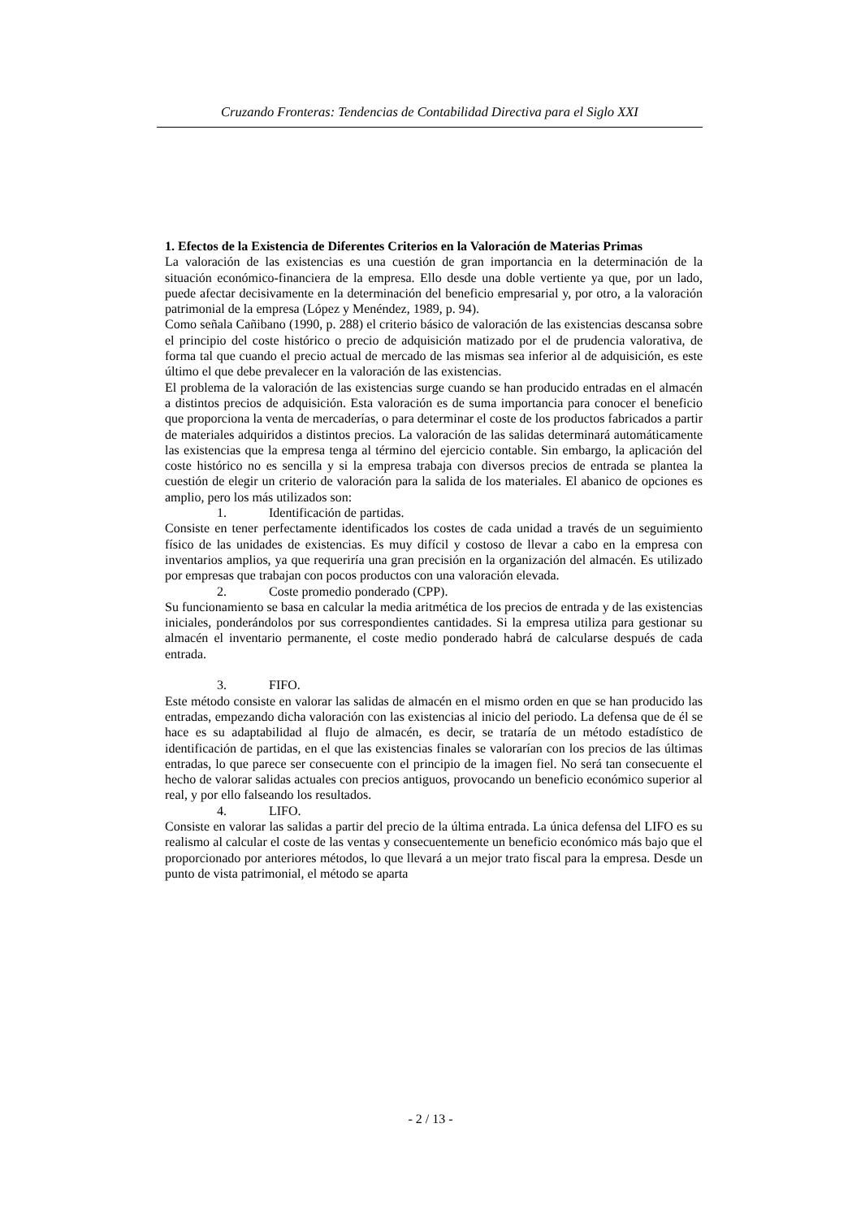Cruzando Fronteras: Tendencias de Contabilidad Directiva para el Siglo XXI
1. Efectos de la Existencia de Diferentes Criterios en la Valoración de Materias Primas
La valoración de las existencias es una cuestión de gran importancia en la determinación de la situación económico-financiera de la empresa. Ello desde una doble vertiente ya que, por un lado, puede afectar decisivamente en la determinación del beneficio empresarial y, por otro, a la valoración patrimonial de la empresa (López y Menéndez, 1989, p. 94).
Como señala Cañibano (1990, p. 288) el criterio básico de valoración de las existencias descansa sobre el principio del coste histórico o precio de adquisición matizado por el de prudencia valorativa, de forma tal que cuando el precio actual de mercado de las mismas sea inferior al de adquisición, es este último el que debe prevalecer en la valoración de las existencias.
El problema de la valoración de las existencias surge cuando se han producido entradas en el almacén a distintos precios de adquisición. Esta valoración es de suma importancia para conocer el beneficio que proporciona la venta de mercaderías, o para determinar el coste de los productos fabricados a partir de materiales adquiridos a distintos precios. La valoración de las salidas determinará automáticamente las existencias que la empresa tenga al término del ejercicio contable. Sin embargo, la aplicación del coste histórico no es sencilla y si la empresa trabaja con diversos precios de entrada se plantea la cuestión de elegir un criterio de valoración para la salida de los materiales. El abanico de opciones es amplio, pero los más utilizados son:
1. Identificación de partidas.
Consiste en tener perfectamente identificados los costes de cada unidad a través de un seguimiento físico de las unidades de existencias. Es muy difícil y costoso de llevar a cabo en la empresa con inventarios amplios, ya que requeriría una gran precisión en la organización del almacén. Es utilizado por empresas que trabajan con pocos productos con una valoración elevada.
2. Coste promedio ponderado (CPP).
Su funcionamiento se basa en calcular la media aritmética de los precios de entrada y de las existencias iniciales, ponderándolos por sus correspondientes cantidades. Si la empresa utiliza para gestionar su almacén el inventario permanente, el coste medio ponderado habrá de calcularse después de cada entrada.
3. FIFO.
Este método consiste en valorar las salidas de almacén en el mismo orden en que se han producido las entradas, empezando dicha valoración con las existencias al inicio del periodo. La defensa que de él se hace es su adaptabilidad al flujo de almacén, es decir, se trataría de un método estadístico de identificación de partidas, en el que las existencias finales se valorarían con los precios de las últimas entradas, lo que parece ser consecuente con el principio de la imagen fiel. No será tan consecuente el hecho de valorar salidas actuales con precios antiguos, provocando un beneficio económico superior al real, y por ello falseando los resultados.
4. LIFO.
Consiste en valorar las salidas a partir del precio de la última entrada. La única defensa del LIFO es su realismo al calcular el coste de las ventas y consecuentemente un beneficio económico más bajo que el proporcionado por anteriores métodos, lo que llevará a un mejor trato fiscal para la empresa. Desde un punto de vista patrimonial, el método se aparta
- 2 / 13 -